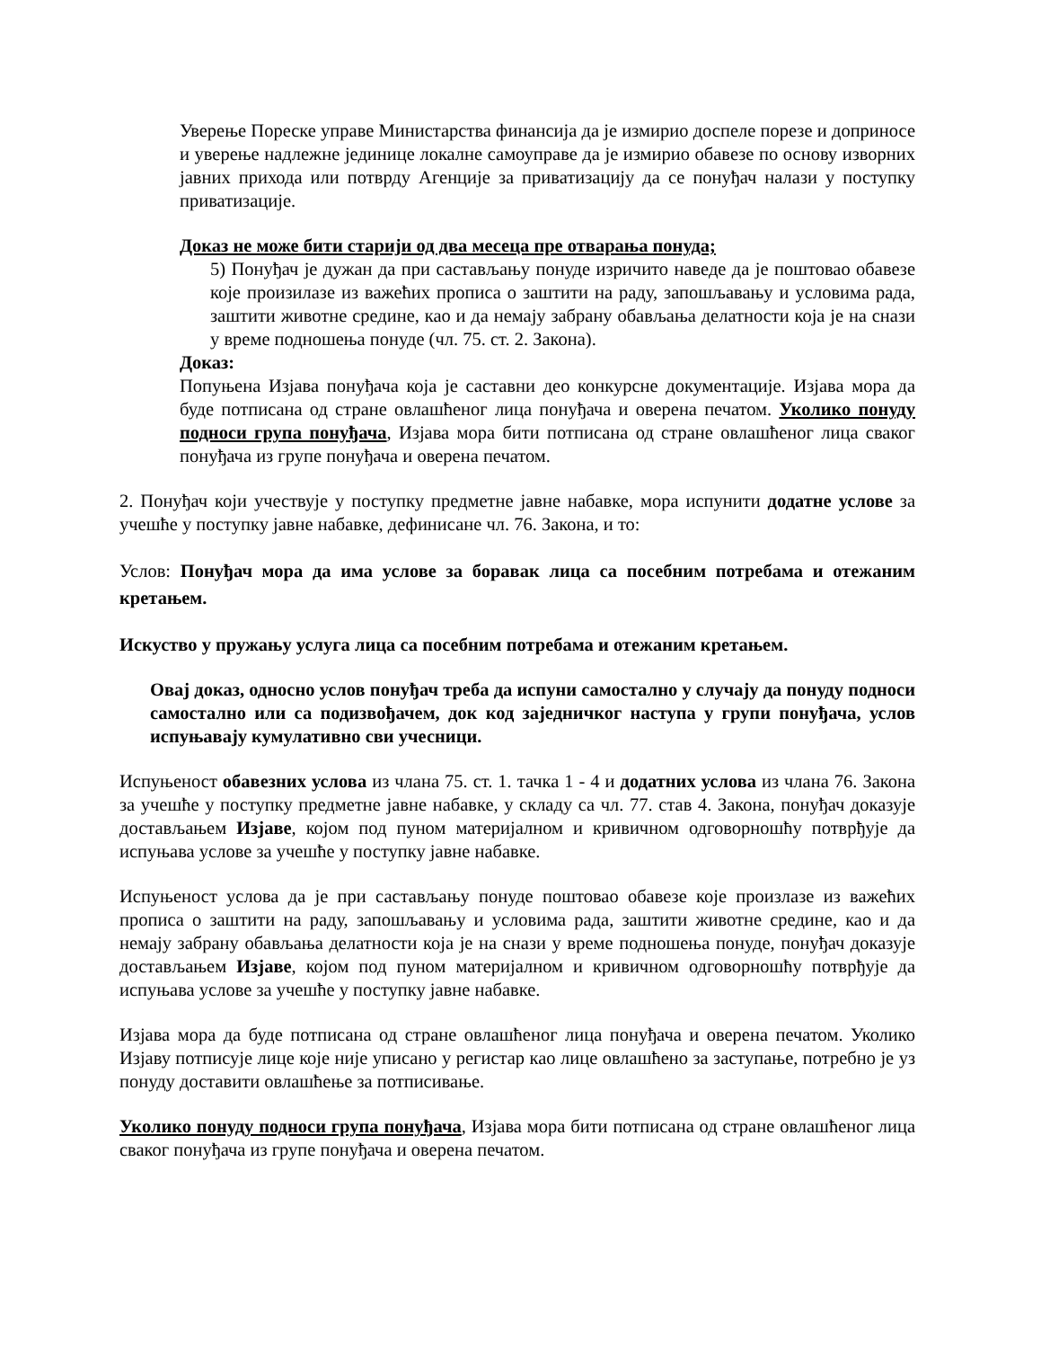Уверење Пореске управе Министарства финансија да је измирио доспеле порезе и доприносе и уверење надлежне јединице локалне самоуправе да је измирио обавезе по основу изворних јавних прихода или потврду Агенције за приватизацију да се понуђач налази у поступку приватизације.
Доказ не може бити старији од два месеца пре отварања понуда;
5) Понуђач је дужан да при састављању понуде изричито наведе да је поштовао обавезе које произилазе из важећих прописа о заштити на раду, запошљавању и условима рада, заштити животне средине, као и да немају забрану обављања делатности која је на снази у време подношења понуде (чл. 75. ст. 2. Закона).
Доказ:
Попуњена Изјава понуђача која је саставни део конкурсне документације. Изјава мора да буде потписана од стране овлашћеног лица понуђача и оверена печатом. Уколико понуду подноси група понуђача, Изјава мора бити потписана од стране овлашћеног лица сваког понуђача из групе понуђача и оверена печатом.
2. Понуђач који учествује у поступку предметне јавне набавке, мора испунити додатне услове за учешће у поступку јавне набавке, дефинисане чл. 76. Закона, и то:
Услов: Понуђач мора да има услове за боравак лица са посебним потребама и отежаним кретањем.
Искуство у пружању услуга лица са посебним потребама и отежаним кретањем.
Овај доказ, односно услов понуђач треба да испуни самостално у случају да понуду подноси самостално или са подизвођачем, док код заједничког наступа у групи понуђача, услов испуњавају кумулативно сви учесници.
Испуњеност обавезних услова из члана 75. ст. 1. тачка 1 - 4 и додатних услова из члана 76. Закона за учешће у поступку предметне јавне набавке, у складу са чл. 77. став 4. Закона, понуђач доказује достављањем Изјаве, којом под пуном материјалном и кривичном одговорношћу потврђује да испуњава услове за учешће у поступку јавне набавке.
Испуњеност услова да је при састављању понуде поштовао обавезе које произлазе из важећих прописа о заштити на раду, запошљавању и условима рада, заштити животне средине, као и да немају забрану обављања делатности која је на снази у време подношења понуде, понуђач доказује достављањем Изјаве, којом под пуном материјалном и кривичном одговорношћу потврђује да испуњава услове за учешће у поступку јавне набавке.
Изјава мора да буде потписана од стране овлашћеног лица понуђача и оверена печатом. Уколико Изјаву потписује лице које није уписано у регистар као лице овлашћено за заступање, потребно је уз понуду доставити овлашћење за потписивање.
Уколико понуду подноси група понуђача, Изјава мора бити потписана од стране овлашћеног лица сваког понуђача из групе понуђача и оверена печатом.